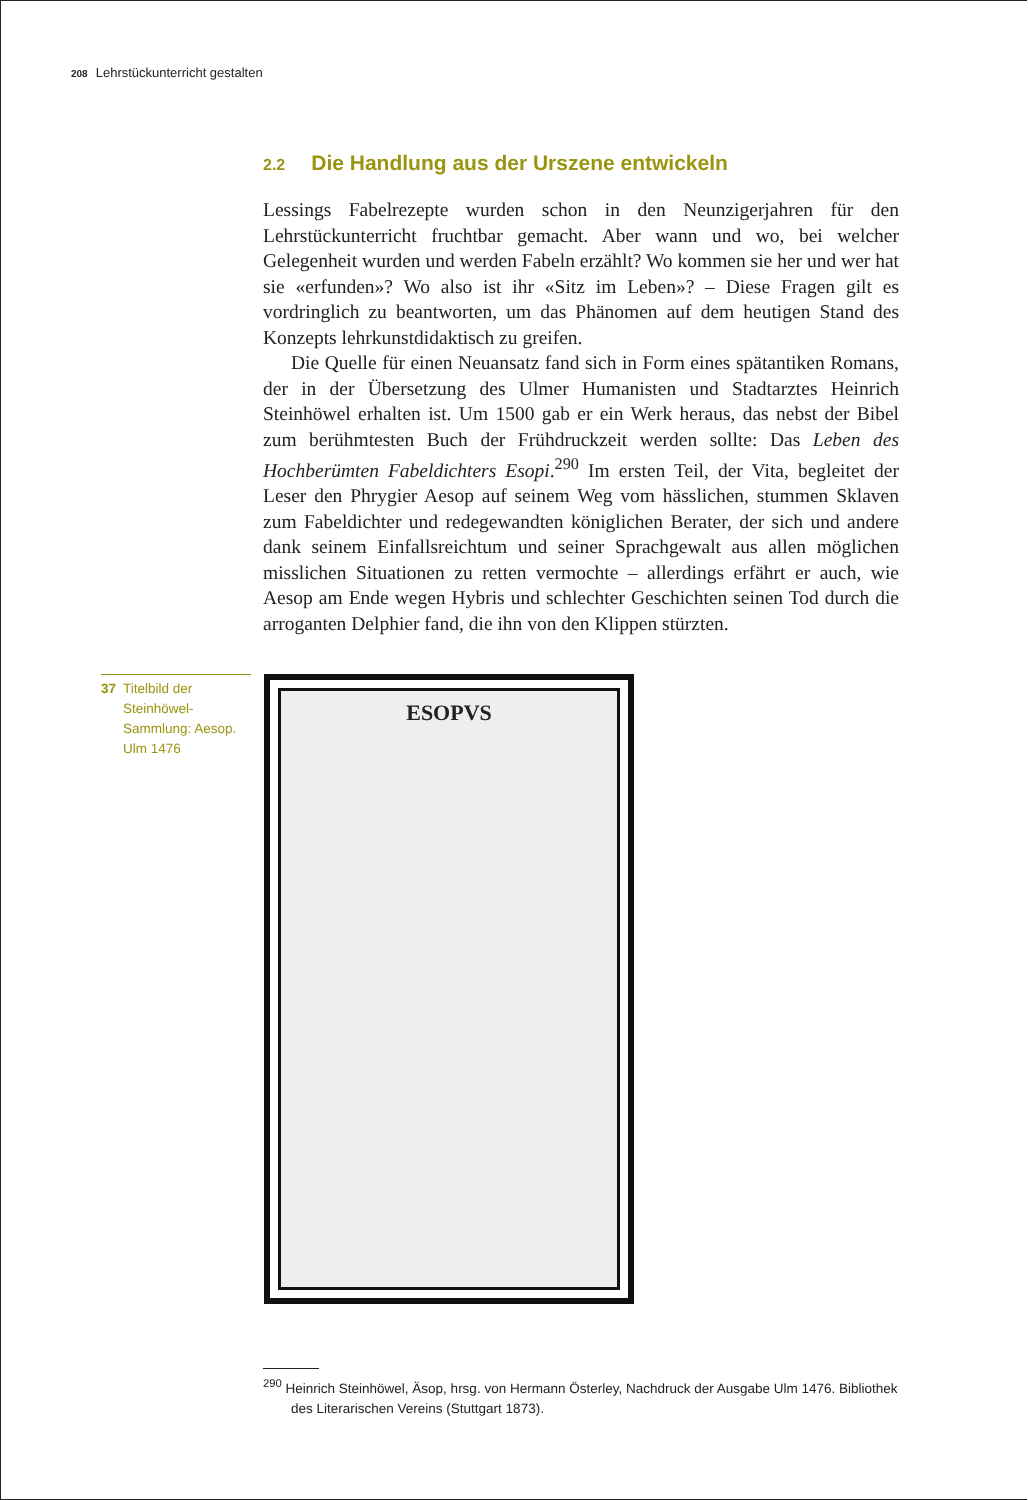208 Lehrstückunterricht gestalten
2.2 Die Handlung aus der Urszene entwickeln
Lessings Fabelrezepte wurden schon in den Neunzigerjahren für den Lehrstückunterricht fruchtbar gemacht. Aber wann und wo, bei welcher Gelegenheit wurden und werden Fabeln erzählt? Wo kommen sie her und wer hat sie «erfunden»? Wo also ist ihr «Sitz im Leben»? – Diese Fragen gilt es vordringlich zu beantworten, um das Phänomen auf dem heutigen Stand des Konzepts lehrkunstdidaktisch zu greifen.
Die Quelle für einen Neuansatz fand sich in Form eines spätantiken Romans, der in der Übersetzung des Ulmer Humanisten und Stadtarztes Heinrich Steinhöwel erhalten ist. Um 1500 gab er ein Werk heraus, das nebst der Bibel zum berühmtesten Buch der Frühdruckzeit werden sollte: Das Leben des Hochberümten Fabeldichters Esopi.<sup>290</sup> Im ersten Teil, der Vita, begleitet der Leser den Phrygier Aesop auf seinem Weg vom hässlichen, stummen Sklaven zum Fabeldichter und redegewandten königlichen Berater, der sich und andere dank seinem Einfallsreichtum und seiner Sprachgewalt aus allen möglichen misslichen Situationen zu retten vermochte – allerdings erfährt er auch, wie Aesop am Ende wegen Hybris und schlechter Geschichten seinen Tod durch die arroganten Delphier fand, die ihn von den Klippen stürzten.
37 Titelbild der Steinhöwel-Sammlung: Aesop. Ulm 1476
ESOPVS
<sup>290</sup> Heinrich Steinhöwel, Äsop, hrsg. von Hermann Österley, Nachdruck der Ausgabe Ulm 1476. Bibliothek des Literarischen Vereins (Stuttgart 1873).